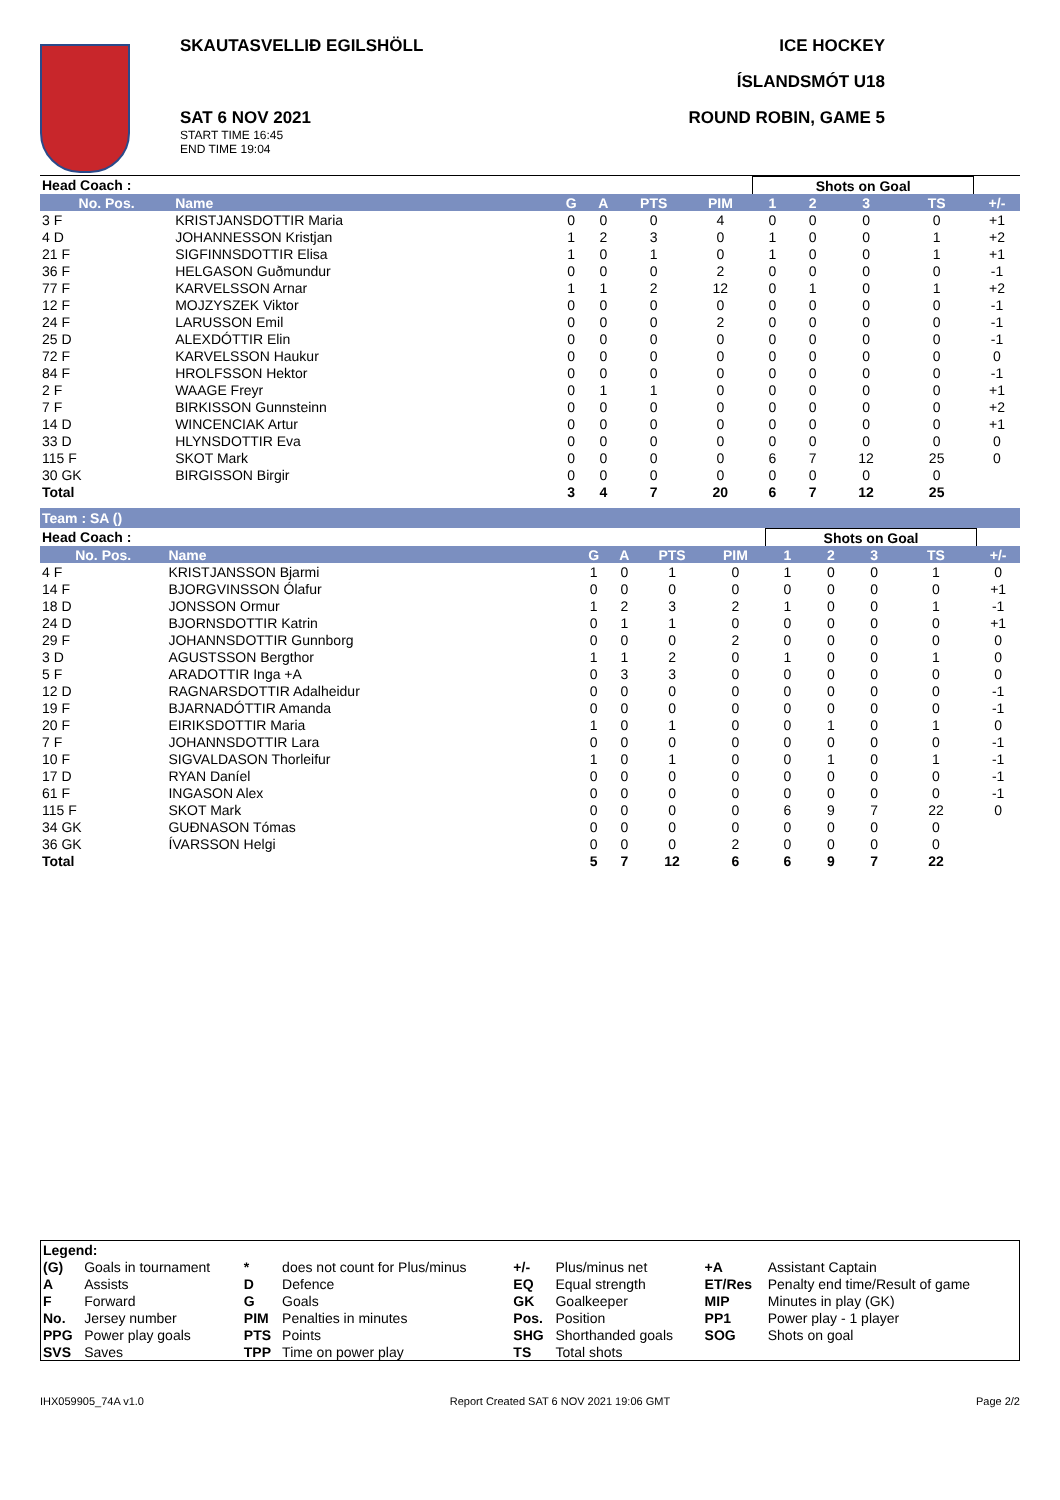SKAUTASVELLIÐ EGILSHÖLL
SAT 6 NOV 2021
START TIME 16:45
END TIME 19:04
ICE HOCKEY
ÍSLANDSMÓT U18
ROUND ROBIN, GAME 5
| Head Coach : | | | | | | Shots on Goal | | | | |
| No. Pos. | Name | G | A | PTS | PIM | 1 | 2 | 3 | TS | +/- |
| 3 F | KRISTJANSDOTTIR Maria | 0 | 0 | 0 | 4 | 0 | 0 | 0 | 0 | +1 |
| 4 D | JOHANNESSON Kristjan | 1 | 2 | 3 | 0 | 1 | 0 | 0 | 1 | +2 |
| 21 F | SIGFINNSDOTTIR Elisa | 1 | 0 | 1 | 0 | 1 | 0 | 0 | 1 | +1 |
| 36 F | HELGASON Guðmundur | 0 | 0 | 0 | 2 | 0 | 0 | 0 | 0 | -1 |
| 77 F | KARVELSSON Arnar | 1 | 1 | 2 | 12 | 0 | 1 | 0 | 1 | +2 |
| 12 F | MOJZYSZEK Viktor | 0 | 0 | 0 | 0 | 0 | 0 | 0 | 0 | -1 |
| 24 F | LARUSSON Emil | 0 | 0 | 0 | 2 | 0 | 0 | 0 | 0 | -1 |
| 25 D | ALEXDÓTTIR Elin | 0 | 0 | 0 | 0 | 0 | 0 | 0 | 0 | -1 |
| 72 F | KARVELSSON Haukur | 0 | 0 | 0 | 0 | 0 | 0 | 0 | 0 | 0 |
| 84 F | HROLFSSON Hektor | 0 | 0 | 0 | 0 | 0 | 0 | 0 | 0 | -1 |
| 2 F | WAAGE Freyr | 0 | 1 | 1 | 0 | 0 | 0 | 0 | 0 | +1 |
| 7 F | BIRKISSON Gunnsteinn | 0 | 0 | 0 | 0 | 0 | 0 | 0 | 0 | +2 |
| 14 D | WINCENCIAK Artur | 0 | 0 | 0 | 0 | 0 | 0 | 0 | 0 | +1 |
| 33 D | HLYNSDOTTIR Eva | 0 | 0 | 0 | 0 | 0 | 0 | 0 | 0 | 0 |
| 115 F | SKOT Mark | 0 | 0 | 0 | 0 | 6 | 7 | 12 | 25 | 0 |
| 30 GK | BIRGISSON Birgir | 0 | 0 | 0 | 0 | 0 | 0 | 0 | 0 | |
| Total | | 3 | 4 | 7 | 20 | 6 | 7 | 12 | 25 | |
Team : SA ()
| Head Coach : | | | | | | Shots on Goal | | | | |
| No. Pos. | Name | G | A | PTS | PIM | 1 | 2 | 3 | TS | +/- |
| 4 F | KRISTJANSSON Bjarmi | 1 | 0 | 1 | 0 | 1 | 0 | 0 | 1 | 0 |
| 14 F | BJORGVINSSON Ólafur | 0 | 0 | 0 | 0 | 0 | 0 | 0 | 0 | +1 |
| 18 D | JONSSON Ormur | 1 | 2 | 3 | 2 | 1 | 0 | 0 | 1 | -1 |
| 24 D | BJORNSDOTTIR Katrin | 0 | 1 | 1 | 0 | 0 | 0 | 0 | 0 | +1 |
| 29 F | JOHANNSDOTTIR Gunnborg | 0 | 0 | 0 | 2 | 0 | 0 | 0 | 0 | 0 |
| 3 D | AGUSTSSON Bergthor | 1 | 1 | 2 | 0 | 1 | 0 | 0 | 1 | 0 |
| 5 F | ARADOTTIR Inga +A | 0 | 3 | 3 | 0 | 0 | 0 | 0 | 0 | 0 |
| 12 D | RAGNARSDOTTIR Adalheidur | 0 | 0 | 0 | 0 | 0 | 0 | 0 | 0 | -1 |
| 19 F | BJARNADÓTTIR Amanda | 0 | 0 | 0 | 0 | 0 | 0 | 0 | 0 | -1 |
| 20 F | EIRIKSDOTTIR Maria | 1 | 0 | 1 | 0 | 0 | 1 | 0 | 1 | 0 |
| 7 F | JOHANNSDOTTIR Lara | 0 | 0 | 0 | 0 | 0 | 0 | 0 | 0 | -1 |
| 10 F | SIGVALDASON Thorleifur | 1 | 0 | 1 | 0 | 0 | 1 | 0 | 1 | -1 |
| 17 D | RYAN Daníel | 0 | 0 | 0 | 0 | 0 | 0 | 0 | 0 | -1 |
| 61 F | INGASON Alex | 0 | 0 | 0 | 0 | 0 | 0 | 0 | 0 | -1 |
| 115 F | SKOT Mark | 0 | 0 | 0 | 0 | 6 | 9 | 7 | 22 | 0 |
| 34 GK | GUÐNASON Tómas | 0 | 0 | 0 | 0 | 0 | 0 | 0 | 0 | |
| 36 GK | ÍVARSSON Helgi | 0 | 0 | 0 | 2 | 0 | 0 | 0 | 0 | |
| Total | | 5 | 7 | 12 | 6 | 6 | 9 | 7 | 22 | |
| Legend: | | | | | | | |
| --- | --- | --- | --- | --- | --- | --- | --- |
| (G) | Goals in tournament | * | does not count for Plus/minus | +/- | Plus/minus net | +A | Assistant Captain |
| A | Assists | D | Defence | EQ | Equal strength | ET/Res | Penalty end time/Result of game |
| F | Forward | G | Goals | GK | Goalkeeper | MIP | Minutes in play (GK) |
| No. | Jersey number | PIM | Penalties in minutes | Pos. | Position | PP1 | Power play - 1 player |
| PPG | Power play goals | PTS | Points | SHG | Shorthanded goals | SOG | Shots on goal |
| SVS | Saves | TPP | Time on power play | TS | Total shots | | |
IHX059905_74A v1.0 Report Created SAT 6 NOV 2021 19:06 GMT Page 2/2